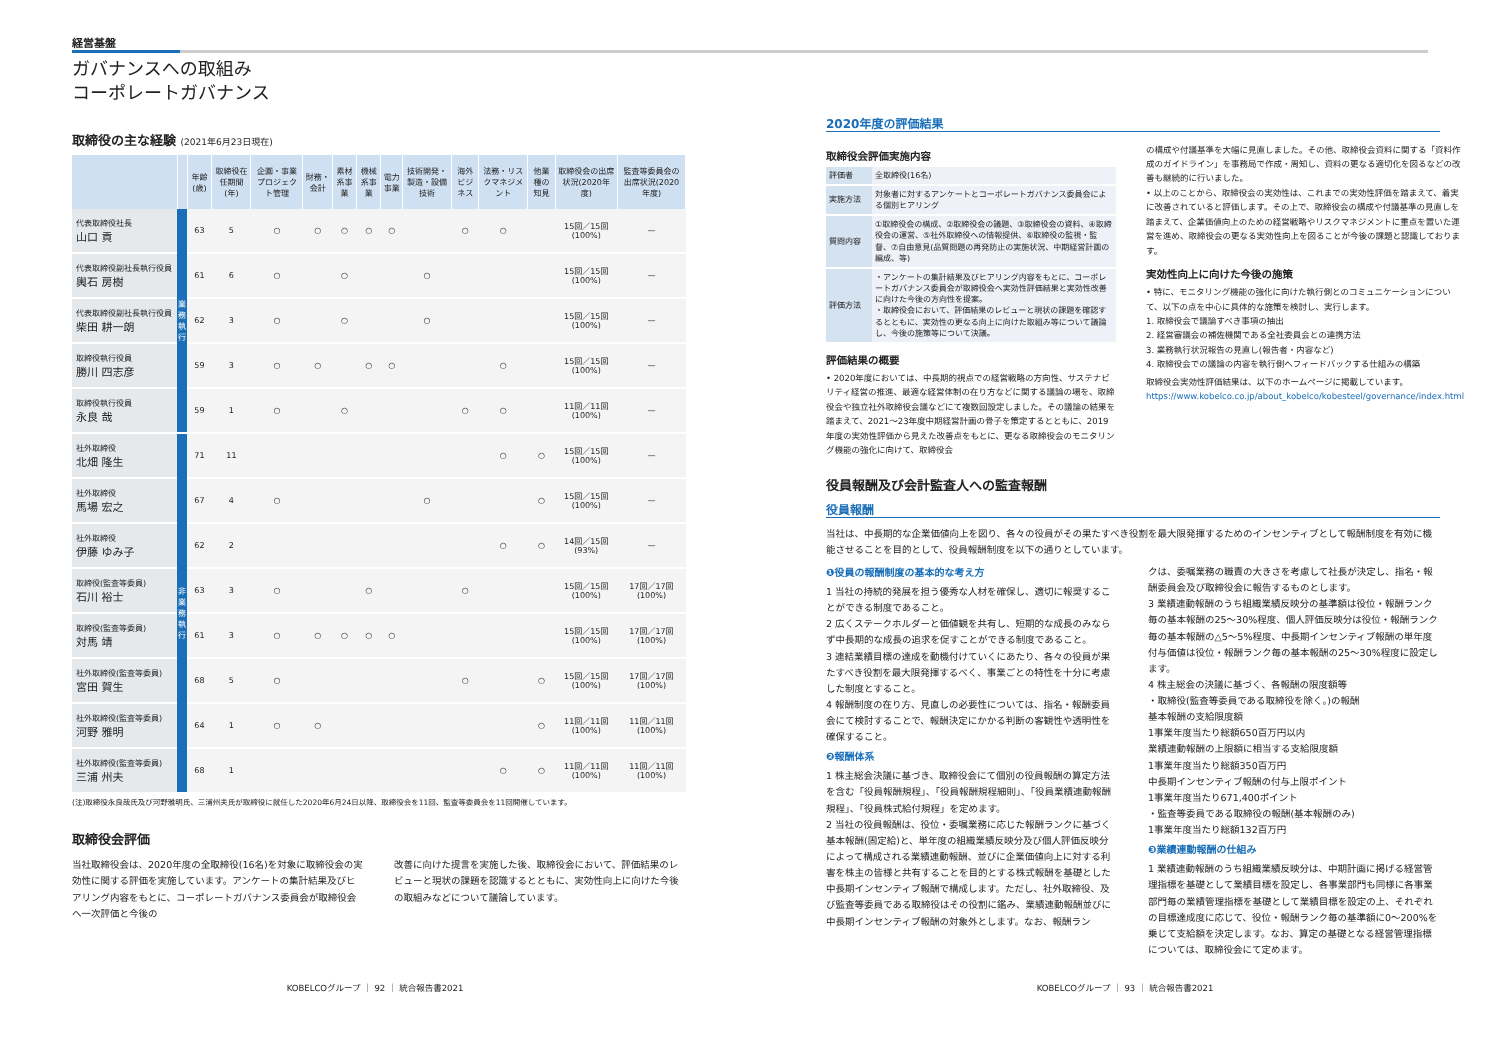経営基盤
ガバナンスへの取組み
コーポレートガバナンス
取締役の主な経験 (2021年6月23日現在)
| | | 年齢(歳) | 取締役在任期間(年) | 企画・事業プロジェクト管理 | 財務・会計 | 素材系事業 | 機械系事業 | 電力事業 | 技術開発・製造・設備技術 | 海外ビジネス | 法務・リスクマネジメント | 他業種の知見 | 取締役会の出席状況(2020年度) | 監査等委員会の出席状況(2020年度) |
| --- | --- | --- | --- | --- | --- | --- | --- | --- | --- | --- | --- | --- | --- | --- |
| 代表取締役社長 山口 貢 | 業務執行 | 63 | 5 | ○ | ○ | ○ | ○ | ○ | | ○ | ○ | | 15回／15回(100%) | — |
| 代表取締役副社長執行役員 輿石 房樹 | | 61 | 6 | ○ | | ○ | | | ○ | | | | 15回／15回(100%) | — |
| 代表取締役副社長執行役員 柴田 耕一朗 | | 62 | 3 | ○ | | ○ | | | ○ | | | | 15回／15回(100%) | — |
| 取締役執行役員 勝川 四志彦 | | 59 | 3 | ○ | ○ | | ○ | ○ | | | ○ | | 15回／15回(100%) | — |
| 取締役執行役員 永良 哉 | | 59 | 1 | ○ | | ○ | | | | ○ | ○ | | 11回／11回(100%) | — |
| 社外取締役 北畑 隆生 | 非業務執行 | 71 | 11 | | | | | | | | ○ | ○ | 15回／15回(100%) | — |
| 社外取締役 馬場 宏之 | | 67 | 4 | ○ | | | | | ○ | | | ○ | 15回／15回(100%) | — |
| 社外取締役 伊藤 ゆみ子 | | 62 | 2 | | | | | | | | ○ | ○ | 14回／15回(93%) | — |
| 取締役(監査等委員) 石川 裕士 | | 63 | 3 | ○ | | | ○ | | | ○ | | | 15回／15回(100%) | 17回／17回(100%) |
| 取締役(監査等委員) 対馬 靖 | | 61 | 3 | ○ | ○ | ○ | ○ | ○ | | | | | 15回／15回(100%) | 17回／17回(100%) |
| 社外取締役(監査等委員) 宮田 賀生 | | 68 | 5 | ○ | | | | | | ○ | | ○ | 15回／15回(100%) | 17回／17回(100%) |
| 社外取締役(監査等委員) 河野 雅明 | | 64 | 1 | ○ | ○ | | | | | | | ○ | 11回／11回(100%) | 11回／11回(100%) |
| 社外取締役(監査等委員) 三浦 州夫 | | 68 | 1 | | | | | | | | ○ | ○ | 11回／11回(100%) | 11回／11回(100%) |
(注)取締役永良哉氏及び河野雅明氏、三浦州夫氏が取締役に就任した2020年6月24日以降、取締役会を11回、監査等委員会を11回開催しています。
取締役会評価
当社取締役会は、2020年度の全取締役(16名)を対象に取締役会の実効性に関する評価を実施しています。アンケートの集計結果及びヒアリング内容をもとに、コーポレートガバナンス委員会が取締役会へ一次評価と今後の
改善に向けた提言を実施した後、取締役会において、評価結果のレビューと現状の課題を認識するとともに、実効性向上に向けた今後の取組みなどについて議論しています。
2020年度の評価結果
取締役会評価実施内容
| 評価者 | 全取締役(16名) |
| 実施方法 | 対象者に対するアンケートとコーポレートガバナンス委員会による個別ヒアリング |
| 質問内容 | ①取締役会の構成、②取締役会の議題、③取締役会の資料、④取締役会の運営、⑤社外取締役への情報提供、⑥取締役の監視・監督、⑦自由意見(品質問題の再発防止の実施状況、中期経営計画の編成、等) |
| 評価方法 | ・アンケートの集計結果及びヒアリング内容をもとに、コーポレートガバナンス委員会が取締役会へ実効性評価結果と実効性改善に向けた今後の方向性を提案。 ・取締役会において、評価結果のレビューと現状の課題を確認するとともに、実効性の更なる向上に向けた取組み等について議論し、今後の施策等について決議。 |
評価結果の概要
• 2020年度においては、中長期的視点での経営戦略の方向性、サステナビリティ経営の推進、最適な経営体制の在り方などに関する議論の場を、取締役会や独立社外取締役会議などにて複数回設定しました。その議論の結果を踏まえて、2021〜23年度中期経営計画の骨子を策定するとともに、2019年度の実効性評価から見えた改善点をもとに、更なる取締役会のモニタリング機能の強化に向けて、取締役会
の構成や付議基準を大幅に見直しました。その他、取締役会資料に関する「資料作成のガイドライン」を事務局で作成・周知し、資料の更なる適切化を図るなどの改善も継続的に行いました。
• 以上のことから、取締役会の実効性は、これまでの実効性評価を踏まえて、着実に改善されていると評価します。その上で、取締役会の構成や付議基準の見直しを踏まえて、企業価値向上のための経営戦略やリスクマネジメントに重点を置いた運営を進め、取締役会の更なる実効性向上を図ることが今後の課題と認識しております。
実効性向上に向けた今後の施策
• 特に、モニタリング機能の強化に向けた執行側とのコミュニケーションについて、以下の点を中心に具体的な施策を検討し、実行します。
1. 取締役会で議論すべき事項の抽出
2. 経営審議会の補佐機関である全社委員会との連携方法
3. 業務執行状況報告の見直し(報告者・内容など)
4. 取締役会での議論の内容を執行側へフィードバックする仕組みの構築
取締役会実効性評価結果は、以下のホームページに掲載しています。
https://www.kobelco.co.jp/about_kobelco/kobesteel/governance/index.html
役員報酬及び会計監査人への監査報酬
役員報酬
当社は、中長期的な企業価値向上を図り、各々の役員がその果たすべき役割を最大限発揮するためのインセンティブとして報酬制度を有効に機能させることを目的として、役員報酬制度を以下の通りとしています。
❶役員の報酬制度の基本的な考え方
1 当社の持続的発展を担う優秀な人材を確保し、適切に報奨することができる制度であること。
2 広くステークホルダーと価値観を共有し、短期的な成長のみならず中長期的な成長の追求を促すことができる制度であること。
3 連結業績目標の達成を動機付けていくにあたり、各々の役員が果たすべき役割を最大限発揮するべく、事業ごとの特性を十分に考慮した制度とすること。
4 報酬制度の在り方、見直しの必要性については、指名・報酬委員会にて検討することで、報酬決定にかかる判断の客観性や透明性を確保すること。
❷報酬体系
1 株主総会決議に基づき、取締役会にて個別の役員報酬の算定方法を含む「役員報酬規程」、「役員報酬規程細則」、「役員業績連動報酬規程」、「役員株式給付規程」を定めます。
2 当社の役員報酬は、役位・委嘱業務に応じた報酬ランクに基づく基本報酬(固定給)と、単年度の組織業績反映分及び個人評価反映分によって構成される業績連動報酬、並びに企業価値向上に対する利害を株主の皆様と共有することを目的とする株式報酬を基礎とした中長期インセンティブ報酬で構成します。ただし、社外取締役、及び監査等委員である取締役はその役割に鑑み、業績連動報酬並びに中長期インセンティブ報酬の対象外とします。なお、報酬ラン
クは、委嘱業務の職責の大きさを考慮して社長が決定し、指名・報酬委員会及び取締役会に報告するものとします。
3 業績連動報酬のうち組織業績反映分の基準額は役位・報酬ランク毎の基本報酬の25〜30%程度、個人評価反映分は役位・報酬ランク毎の基本報酬の△5〜5%程度、中長期インセンティブ報酬の単年度付与価値は役位・報酬ランク毎の基本報酬の25〜30%程度に設定します。
4 株主総会の決議に基づく、各報酬の限度額等
・取締役(監査等委員である取締役を除く。)の報酬
基本報酬の支給限度額
1事業年度当たり総額650百万円以内
業績連動報酬の上限額に相当する支給限度額
1事業年度当たり総額350百万円
中長期インセンティブ報酬の付与上限ポイント
1事業年度当たり671,400ポイント
・監査等委員である取締役の報酬(基本報酬のみ)
1事業年度当たり総額132百万円
❸業績連動報酬の仕組み
1 業績連動報酬のうち組織業績反映分は、中期計画に掲げる経営管理指標を基礎として業績目標を設定し、各事業部門も同様に各事業部門毎の業績管理指標を基礎として業績目標を設定の上、それぞれの目標達成度に応じて、役位・報酬ランク毎の基準額に0〜200%を乗じて支給額を決定します。なお、算定の基礎となる経営管理指標については、取締役会にて定めます。
KOBELCOグループ ｜ 92 ｜ 統合報告書2021 KOBELCOグループ ｜ 93 ｜ 統合報告書2021